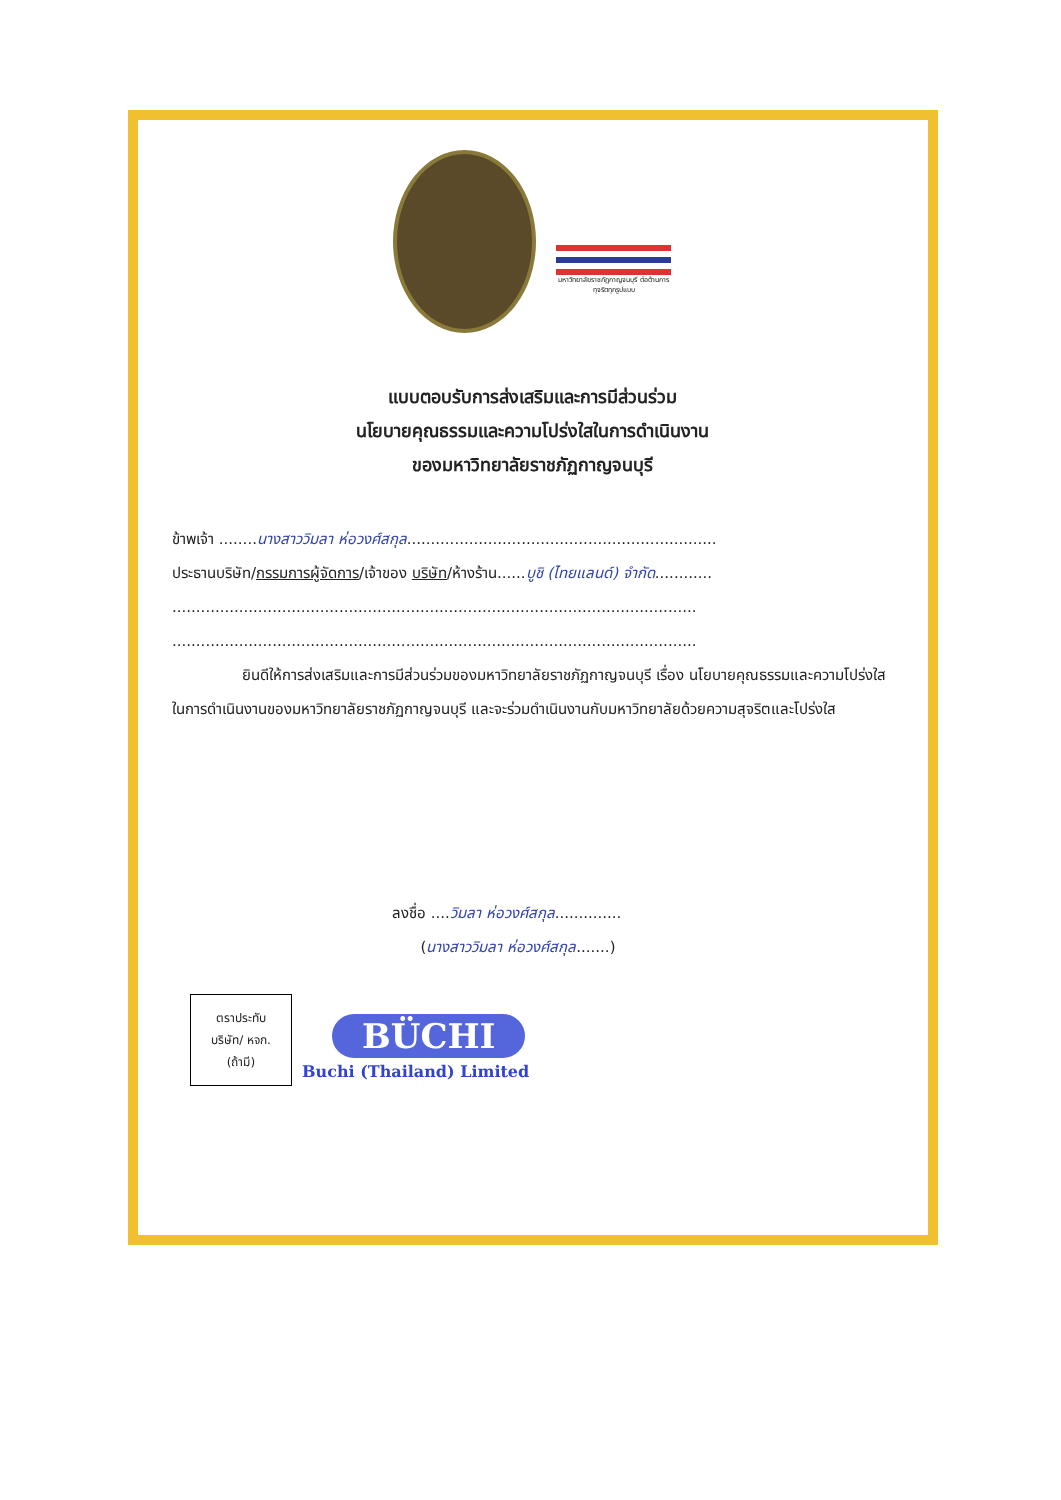มหาวิทยาลัยราชภัฏกาญจนบุรี ต่อต้านการทุจริตทุกรูปแบบ
แบบตอบรับการส่งเสริมและการมีส่วนร่วม
นโยบายคุณธรรมและความโปร่งใสในการดำเนินงาน
ของมหาวิทยาลัยราชภัฏกาญจนบุรี
ข้าพเจ้า ........นางสาววิมลา ห่อวงศ์สกุล.................................................................
ประธานบริษัท/กรรมการผู้จัดการ/เจ้าของ บริษัท/ห้างร้าน......บูชิ (ไทยแลนด์) จำกัด............
..............................................................................................................
..............................................................................................................
ยินดีให้การส่งเสริมและการมีส่วนร่วมของมหาวิทยาลัยราชภัฏกาญจนบุรี เรื่อง นโยบายคุณธรรมและความโปร่งใสในการดำเนินงานของมหาวิทยาลัยราชภัฏกาญจนบุรี และจะร่วมดำเนินงานกับมหาวิทยาลัยด้วยความสุจริตและโปร่งใส
ลงชื่อ ....วิมลา ห่อวงศ์สกุล..............
(นางสาววิมลา ห่อวงศ์สกุล.......)
ตราประทับ
บริษัท/ หจก.
(ถ้ามี)
BÜCHI
Buchi (Thailand) Limited